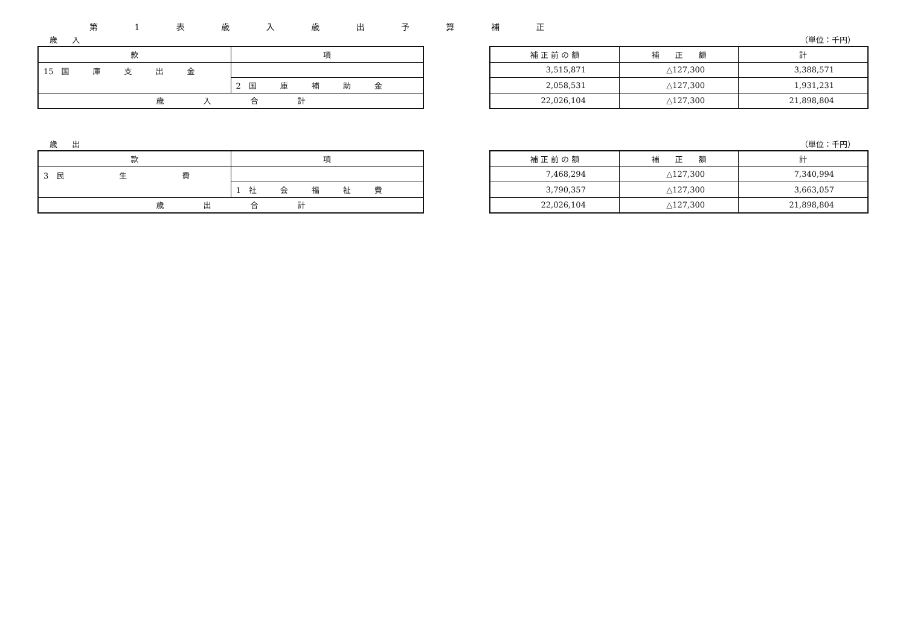第 1 表 歳 入 歳 出 予 算 補 正
歳 入 （単位：千円）
| 款 | 項 |
| --- | --- |
| 15 国 庫 支 出 金 | |
| | 2 国 庫 補 助 金 |
| 歳 入 合 計 | |
| 補 正 前 の 額 | 補 正 額 | 計 |
| --- | --- | --- |
| 3,515,871 | △127,300 | 3,388,571 |
| 2,058,531 | △127,300 | 1,931,231 |
| 22,026,104 | △127,300 | 21,898,804 |
歳 出 （単位：千円）
| 款 | 項 |
| --- | --- |
| 3 民 生 費 | |
| | 1 社 会 福 祉 費 |
| 歳 出 合 計 | |
| 補 正 前 の 額 | 補 正 額 | 計 |
| --- | --- | --- |
| 7,468,294 | △127,300 | 7,340,994 |
| 3,790,357 | △127,300 | 3,663,057 |
| 22,026,104 | △127,300 | 21,898,804 |